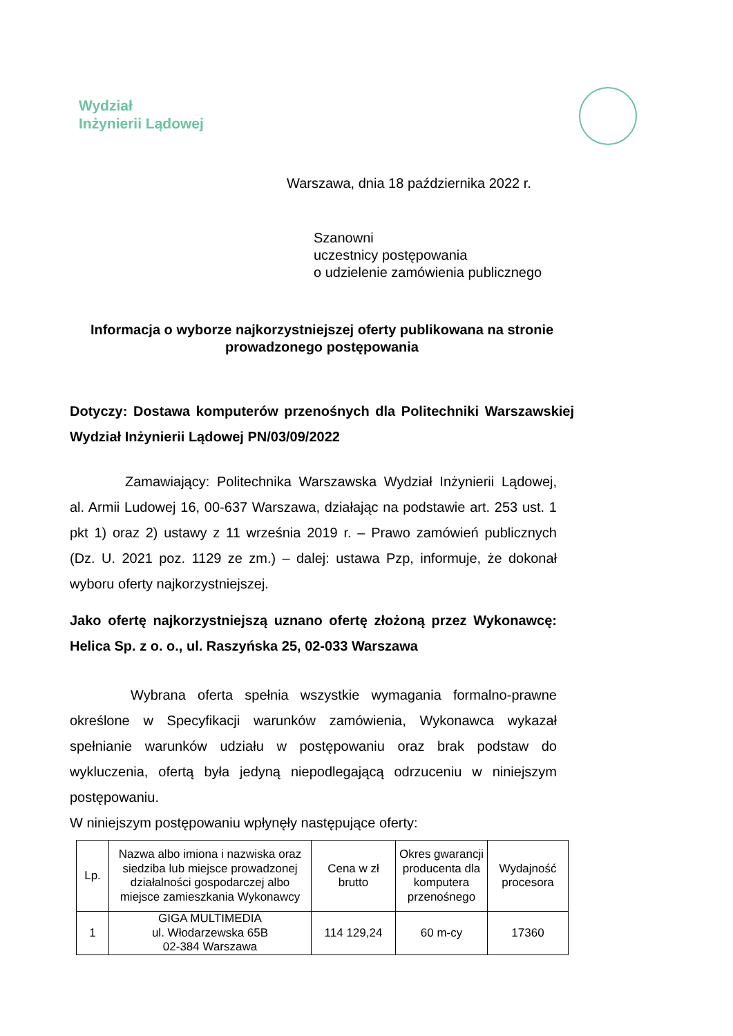Wydział
Inżynierii Lądowej
Warszawa, dnia 18 października 2022 r.
Szanowni
uczestnicy postępowania
o udzielenie zamówienia publicznego
Informacja o wyborze najkorzystniejszej oferty publikowana na stronie prowadzonego postępowania
Dotyczy: Dostawa komputerów przenośnych dla Politechniki Warszawskiej Wydział Inżynierii Lądowej PN/03/09/2022
Zamawiający: Politechnika Warszawska Wydział Inżynierii Lądowej, al. Armii Ludowej 16, 00-637 Warszawa, działając na podstawie art. 253 ust. 1 pkt 1) oraz 2) ustawy z 11 września 2019 r. – Prawo zamówień publicznych (Dz. U. 2021 poz. 1129 ze zm.) – dalej: ustawa Pzp, informuje, że dokonał wyboru oferty najkorzystniejszej.
Jako ofertę najkorzystniejszą uznano ofertę złożoną przez Wykonawcę: Helica Sp. z o. o., ul. Raszyńska 25, 02-033 Warszawa
Wybrana oferta spełnia wszystkie wymagania formalno-prawne określone w Specyfikacji warunków zamówienia, Wykonawca wykazał spełnianie warunków udziału w postępowaniu oraz brak podstaw do wykluczenia, ofertą była jedyną niepodlegającą odrzuceniu w niniejszym postępowaniu.
W niniejszym postępowaniu wpłynęły następujące oferty:
| Lp. | Nazwa albo imiona i nazwiska oraz siedziba lub miejsce prowadzonej działalności gospodarczej albo miejsce zamieszkania Wykonawcy | Cena w zł brutto | Okres gwarancji producenta dla komputera przenośnego | Wydajność procesora |
| 1 | GIGA MULTIMEDIA ul. Włodarzewska 65B 02-384 Warszawa | 114 129,24 | 60 m-cy | 17360 |